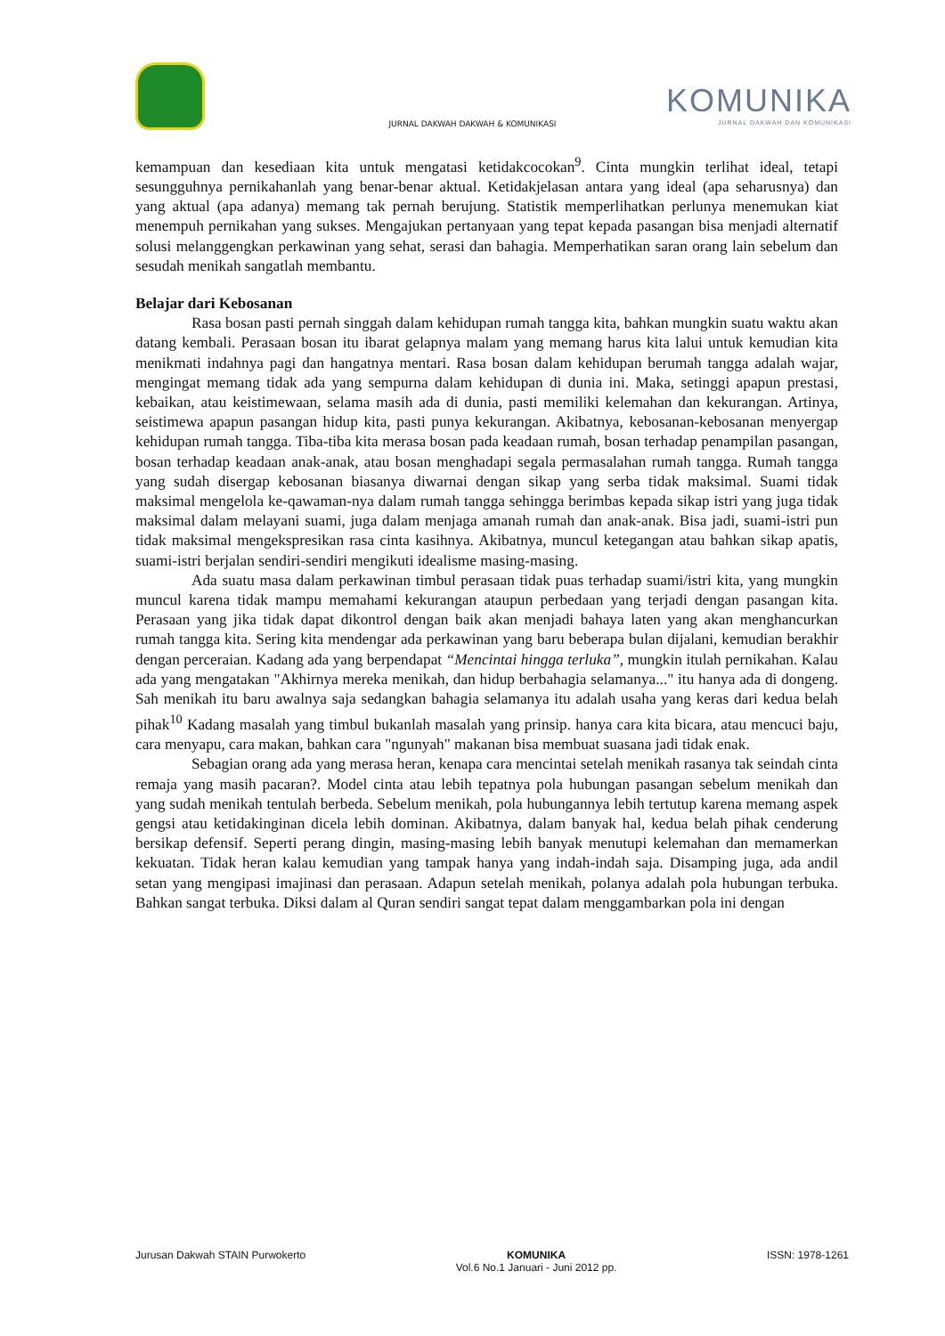KOMUNIKA
JURNAL DAKWAH DAN KOMUNIKASI
JURNAL DAKWAH DAKWAH & KOMUNIKASI
kemampuan dan kesediaan kita untuk mengatasi ketidakcocokan<sup>9</sup>. Cinta mungkin terlihat ideal, tetapi sesungguhnya pernikahanlah yang benar-benar aktual. Ketidakjelasan antara yang ideal (apa seharusnya) dan yang aktual (apa adanya) memang tak pernah berujung. Statistik memperlihatkan perlunya menemukan kiat menempuh pernikahan yang sukses. Mengajukan pertanyaan yang tepat kepada pasangan bisa menjadi alternatif solusi melanggengkan perkawinan yang sehat, serasi dan bahagia. Memperhatikan saran orang lain sebelum dan sesudah menikah sangatlah membantu.
Belajar dari Kebosanan
Rasa bosan pasti pernah singgah dalam kehidupan rumah tangga kita, bahkan mungkin suatu waktu akan datang kembali. Perasaan bosan itu ibarat gelapnya malam yang memang harus kita lalui untuk kemudian kita menikmati indahnya pagi dan hangatnya mentari. Rasa bosan dalam kehidupan berumah tangga adalah wajar, mengingat memang tidak ada yang sempurna dalam kehidupan di dunia ini. Maka, setinggi apapun prestasi, kebaikan, atau keistimewaan, selama masih ada di dunia, pasti memiliki kelemahan dan kekurangan. Artinya, seistimewa apapun pasangan hidup kita, pasti punya kekurangan. Akibatnya, kebosanan-kebosanan menyergap kehidupan rumah tangga. Tiba-tiba kita merasa bosan pada keadaan rumah, bosan terhadap penampilan pasangan, bosan terhadap keadaan anak-anak, atau bosan menghadapi segala permasalahan rumah tangga. Rumah tangga yang sudah disergap kebosanan biasanya diwarnai dengan sikap yang serba tidak maksimal. Suami tidak maksimal mengelola ke-qawaman-nya dalam rumah tangga sehingga berimbas kepada sikap istri yang juga tidak maksimal dalam melayani suami, juga dalam menjaga amanah rumah dan anak-anak. Bisa jadi, suami-istri pun tidak maksimal mengekspresikan rasa cinta kasihnya. Akibatnya, muncul ketegangan atau bahkan sikap apatis, suami-istri berjalan sendiri-sendiri mengikuti idealisme masing-masing.
Ada suatu masa dalam perkawinan timbul perasaan tidak puas terhadap suami/istri kita, yang mungkin muncul karena tidak mampu memahami kekurangan ataupun perbedaan yang terjadi dengan pasangan kita. Perasaan yang jika tidak dapat dikontrol dengan baik akan menjadi bahaya laten yang akan menghancurkan rumah tangga kita. Sering kita mendengar ada perkawinan yang baru beberapa bulan dijalani, kemudian berakhir dengan perceraian. Kadang ada yang berpendapat “Mencintai hingga terluka”, mungkin itulah pernikahan. Kalau ada yang mengatakan "Akhirnya mereka menikah, dan hidup berbahagia selamanya..." itu hanya ada di dongeng. Sah menikah itu baru awalnya saja sedangkan bahagia selamanya itu adalah usaha yang keras dari kedua belah pihak<sup>10</sup> Kadang masalah yang timbul bukanlah masalah yang prinsip. hanya cara kita bicara, atau mencuci baju, cara menyapu, cara makan, bahkan cara "ngunyah" makanan bisa membuat suasana jadi tidak enak.
Sebagian orang ada yang merasa heran, kenapa cara mencintai setelah menikah rasanya tak seindah cinta remaja yang masih pacaran?. Model cinta atau lebih tepatnya pola hubungan pasangan sebelum menikah dan yang sudah menikah tentulah berbeda. Sebelum menikah, pola hubungannya lebih tertutup karena memang aspek gengsi atau ketidakinginan dicela lebih dominan. Akibatnya, dalam banyak hal, kedua belah pihak cenderung bersikap defensif. Seperti perang dingin, masing-masing lebih banyak menutupi kelemahan dan memamerkan kekuatan. Tidak heran kalau kemudian yang tampak hanya yang indah-indah saja. Disamping juga, ada andil setan yang mengipasi imajinasi dan perasaan. Adapun setelah menikah, polanya adalah pola hubungan terbuka. Bahkan sangat terbuka. Diksi dalam al Quran sendiri sangat tepat dalam menggambarkan pola ini dengan
Jurusan Dakwah STAIN Purwokerto KOMUNIKA
Vol.6 No.1 Januari - Juni 2012 pp. ISSN: 1978-1261